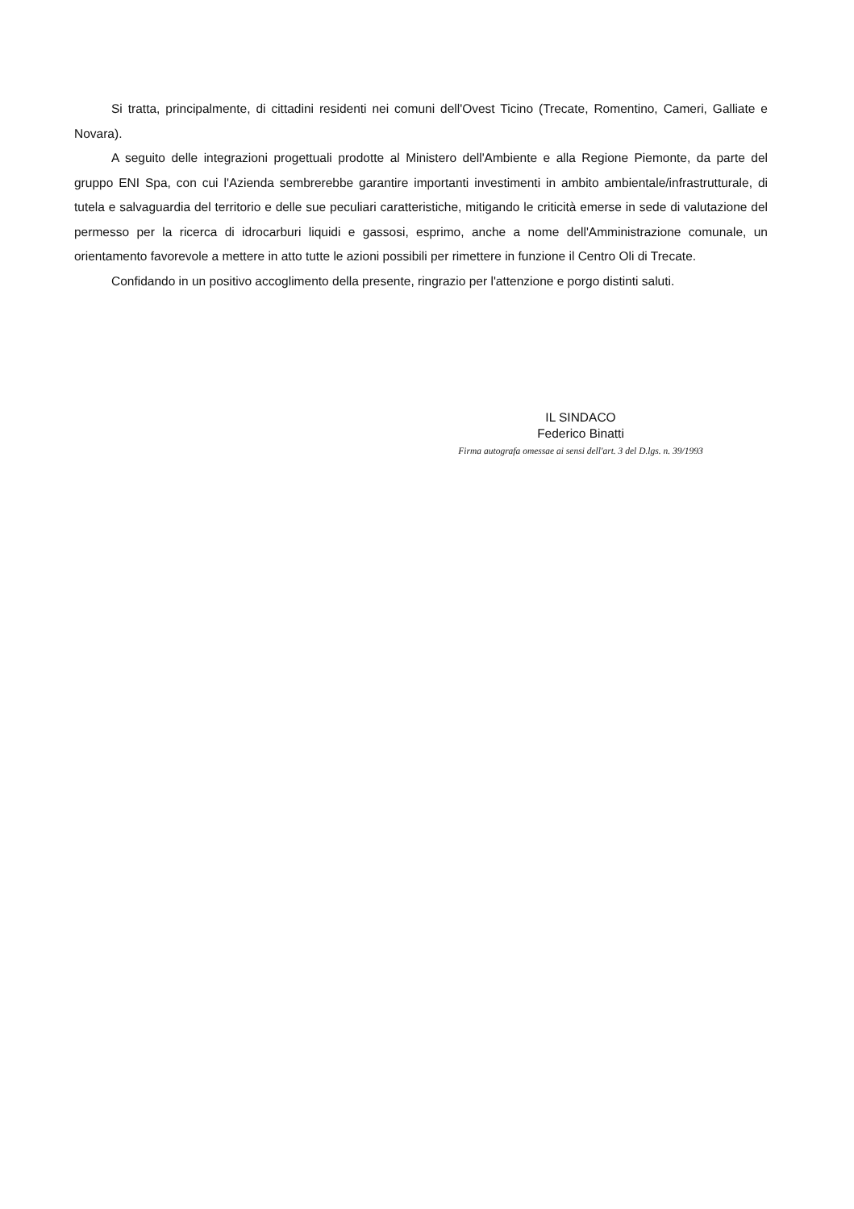Si tratta, principalmente, di cittadini residenti nei comuni dell'Ovest Ticino (Trecate, Romentino, Cameri, Galliate e Novara).
A seguito delle integrazioni progettuali prodotte al Ministero dell'Ambiente e alla Regione Piemonte, da parte del gruppo ENI Spa, con cui l'Azienda sembrerebbe garantire importanti investimenti in ambito ambientale/infrastrutturale, di tutela e salvaguardia del territorio e delle sue peculiari caratteristiche, mitigando le criticità emerse in sede di valutazione del permesso per la ricerca di idrocarburi liquidi e gassosi, esprimo, anche a nome dell'Amministrazione comunale, un orientamento favorevole a mettere in atto tutte le azioni possibili per rimettere in funzione il Centro Oli di Trecate.
Confidando in un positivo accoglimento della presente, ringrazio per l'attenzione e porgo distinti saluti.
IL SINDACO
Federico Binatti
Firma autografa omessae ai sensi dell'art. 3 del D.lgs. n. 39/1993